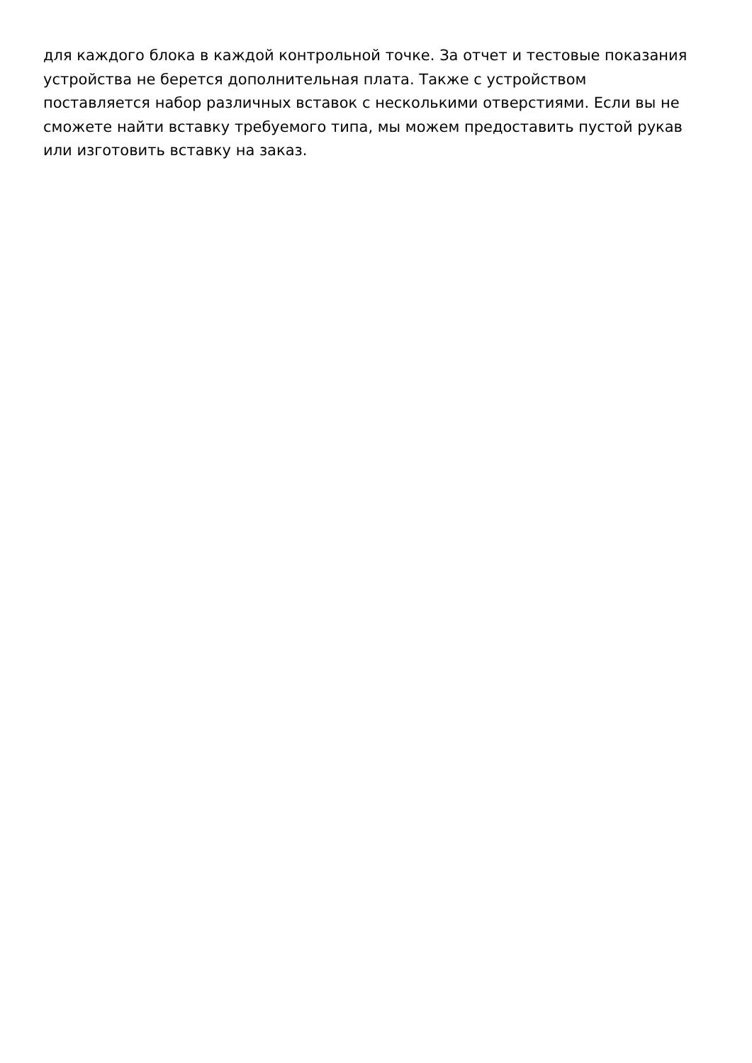для каждого блока в каждой контрольной точке. За отчет и тестовые показания
устройства не берется дополнительная плата. Также с устройством
поставляется набор различных вставок с несколькими отверстиями. Если вы не
сможете найти вставку требуемого типа, мы можем предоставить пустой рукав
или изготовить вставку на заказ.